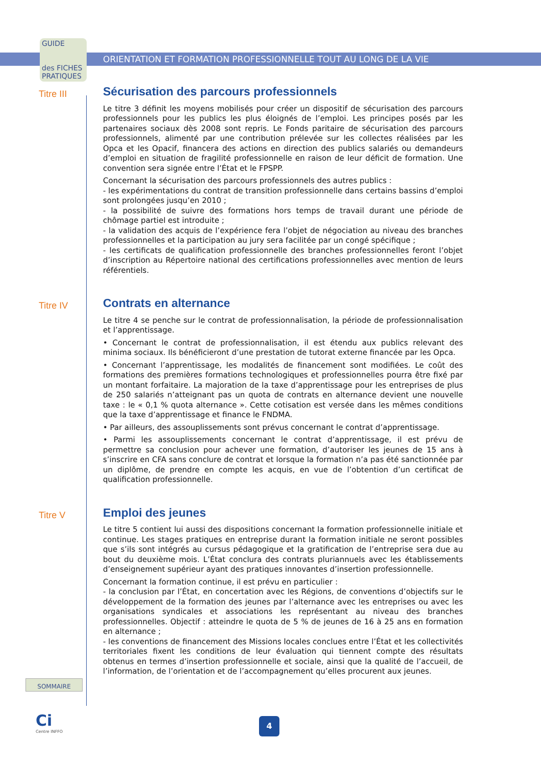GUIDE
des FICHES
PRATIQUES
ORIENTATION ET FORMATION PROFESSIONNELLE TOUT AU LONG DE LA VIE
Titre III
Sécurisation des parcours professionnels
Le titre 3 définit les moyens mobilisés pour créer un dispositif de sécurisation des parcours professionnels pour les publics les plus éloignés de l’emploi. Les principes posés par les partenaires sociaux dès 2008 sont repris. Le Fonds paritaire de sécurisation des parcours professionnels, alimenté par une contribution prélevée sur les collectes réalisées par les Opca et les Opacif, financera des actions en direction des publics salariés ou demandeurs d’emploi en situation de fragilité professionnelle en raison de leur déficit de formation. Une convention sera signée entre l’État et le FPSPP.
Concernant la sécurisation des parcours professionnels des autres publics :
- les expérimentations du contrat de transition professionnelle dans certains bassins d’emploi sont prolongées jusqu’en 2010 ;
- la possibilité de suivre des formations hors temps de travail durant une période de chômage partiel est introduite ;
- la validation des acquis de l’expérience fera l’objet de négociation au niveau des branches professionnelles et la participation au jury sera facilitée par un congé spécifique ;
- les certificats de qualification professionnelle des branches professionnelles feront l’objet d’inscription au Répertoire national des certifications professionnelles avec mention de leurs référentiels.
Titre IV
Contrats en alternance
Le titre 4 se penche sur le contrat de professionnalisation, la période de professionnalisation et l’apprentissage.
• Concernant le contrat de professionnalisation, il est étendu aux publics relevant des minima sociaux. Ils bénéficieront d’une prestation de tutorat externe financée par les Opca.
• Concernant l’apprentissage, les modalités de financement sont modifiées. Le coût des formations des premières formations technologiques et professionnelles pourra être fixé par un montant forfaitaire. La majoration de la taxe d’apprentissage pour les entreprises de plus de 250 salariés n’atteignant pas un quota de contrats en alternance devient une nouvelle taxe : le « 0,1 % quota alternance ». Cette cotisation est versée dans les mêmes conditions que la taxe d’apprentissage et finance le FNDMA.
• Par ailleurs, des assouplissements sont prévus concernant le contrat d’apprentissage.
• Parmi les assouplissements concernant le contrat d’apprentissage, il est prévu de permettre sa conclusion pour achever une formation, d’autoriser les jeunes de 15 ans à s’inscrire en CFA sans conclure de contrat et lorsque la formation n’a pas été sanctionnée par un diplôme, de prendre en compte les acquis, en vue de l’obtention d’un certificat de qualification professionnelle.
Titre V
Emploi des jeunes
Le titre 5 contient lui aussi des dispositions concernant la formation professionnelle initiale et continue. Les stages pratiques en entreprise durant la formation initiale ne seront possibles que s’ils sont intégrés au cursus pédagogique et la gratification de l’entreprise sera due au bout du deuxième mois. L’État conclura des contrats pluriannuels avec les établissements d’enseignement supérieur ayant des pratiques innovantes d’insertion professionnelle.
Concernant la formation continue, il est prévu en particulier :
- la conclusion par l’État, en concertation avec les Régions, de conventions d’objectifs sur le développement de la formation des jeunes par l’alternance avec les entreprises ou avec les organisations syndicales et associations les représentant au niveau des branches professionnelles. Objectif : atteindre le quota de 5 % de jeunes de 16 à 25 ans en formation en alternance ;
- les conventions de financement des Missions locales conclues entre l’État et les collectivités territoriales fixent les conditions de leur évaluation qui tiennent compte des résultats obtenus en termes d’insertion professionnelle et sociale, ainsi que la qualité de l’accueil, de l’information, de l’orientation et de l’accompagnement qu’elles procurent aux jeunes.
SOMMAIRE
Ci
Centre INFFO
4